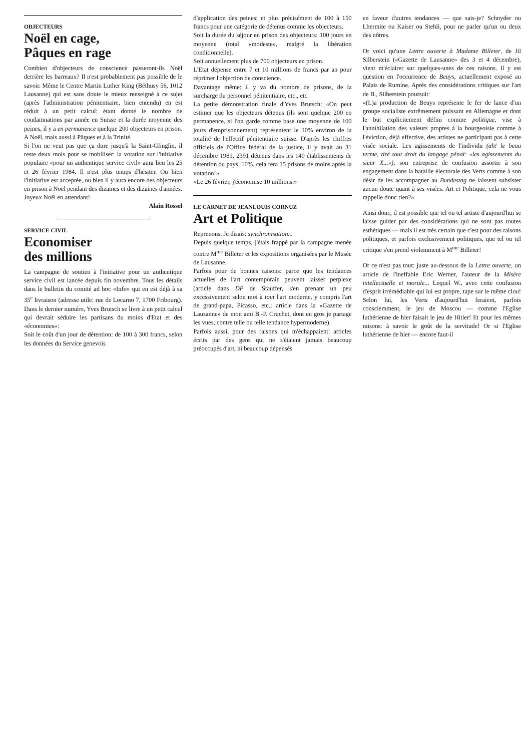OBJECTEURS
Noël en cage,
Pâques en rage
Combien d'objecteurs de conscience passeront-ils Noël derrière les barreaux? Il n'est probablement pas possible de le savoir. Même le Centre Martin Luther King (Béthusy 56, 1012 Lausanne) qui est sans doute le mieux renseigné à ce sujet (après l'administration pénitentiaire, bien entendu) en est réduit à un petit calcul: étant donné le nombre de condamnations par année en Suisse et la durée moyenne des peines, il y a en permanence quelque 200 objecteurs en prison. A Noël, mais aussi à Pâques et à la Trinité.
Si l'on ne veut pas que ça dure jusqu'à la Saint-Glinglin, il reste deux mois pour se mobiliser: la votation sur l'initiative populaire «pour un authentique service civil» aura lieu les 25 et 26 février 1984. Il n'est plus temps d'hésiter. Ou bien l'initiative est acceptée, ou bien il y aura encore des objecteurs en prison à Noël pendant des dizaines et des dizaines d'années.
Joyeux Noël en attendant!
Alain Rossel
SERVICE CIVIL
Economiser
des millions
La campagne de soutien à l'initiative pour un authentique service civil est lancée depuis fin novembre. Tous les détails dans le bulletin du comité ad hoc «Info» qui en est déjà à sa 35<sup>e</sup> livraison (adresse utile: rue de Locarno 7, 1700 Fribourg). Dans le dernier numéro, Yves Brutsch se livre à un petit calcul qui devrait séduire les partisans du moins d'Etat et des «économies»:
Soit le coût d'un jour de détention: de 100 à 300 francs, selon les données du Service genevois
d'application des peines; et plus précisément de 100 à 150 francs pour une catégorie de détenus comme les objecteurs.
Soit la durée du séjour en prison des objecteurs: 100 jours en moyenne (total «modeste», malgré la libération conditionnelle).
Soit annuellement plus de 700 objecteurs en prison.
L'Etat dépense entre 7 et 10 millions de francs par an pour réprimer l'objection de conscience.
Davantage même: il y va du nombre de prisons, de la surcharge du personnel pénitentiaire, etc., etc.
La petite démonstration finale d'Yves Brutsch: «On peut estimer que les objecteurs détenus (ils sont quelque 200 en permanence, si l'on garde comme base une moyenne de 100 jours d'emprisonnement) représentent le 10% environ de la totalité de l'effectif pénitentiaire suisse. D'après les chiffres officiels de l'Office fédéral de la justice, il y avait au 31 décembre 1981, 2391 détenus dans les 149 établissements de détention du pays. 10%, cela fera 15 prisons de moins après la votation!»
«Le 26 février, j'économise 10 millions.»
LE CARNET DE JEANLOUIS CORNUZ
Art et Politique
Reprenons. Je disais: synchronisation...
Depuis quelque temps, j'étais frappé par la campagne menée contre M<sup>me</sup> Billeter et les expositions organisées par le Musée de Lausanne.
Parfois pour de bonnes raisons: parce que les tendances actuelles de l'art contemporain peuvent laisser perplexe (article dans DP de Stauffer, s'en prenant un peu excessivement selon moi à tout l'art moderne, y compris l'art de grand-papa, Picasso, etc.; article dans la «Gazette de Lausanne» de mon ami B.-P. Cruchet, dont en gros je partage les vues, contre telle ou telle tendance hypermoderne).
Parfois aussi, pour des raisons qui m'échappaient: articles écrits par des gens qui ne s'étaient jamais beaucoup préoccupés d'art, ni beaucoup dépensés
en faveur d'autres tendances — que sais-je? Schnyder ou Lhermite ou Kaiser ou Stehli, pour ne parler qu'un ou deux des nôtres.
Or voici qu'une Lettre ouverte à Madame Billeter, de Jil Silberstein («Gazette de Lausanne» des 3 et 4 décembre), vient m'éclairer sur quelques-unes de ces raisons. Il y est question en l'occurrence de Beuys, actuellement exposé au Palais de Rumine. Après des considérations critiques sur l'art de B., Silberstein poursuit:
«(L)a production de Beuys représente le fer de lance d'un groupe socialiste extrêmement puissant en Allemagne et dont le but explicitement défini comme politique, vise à l'annihilation des valeurs propres à la bourgeoisie comme à l'éviction, déjà effective, des artistes ne participant pas à cette visée sociale. Les agissements de l'individu (ah! le beau terme, tiré tout droit du langage pénal: «les agissements du sieur X...»), son entreprise de confusion assortie à son engagement dans la bataille électorale des Verts comme à son désir de les accompagner au Bundestag ne laissent subsister aucun doute quant à ses visées. Art et Politique, cela ne vous rappelle donc rien?»
Ainsi donc, il est possible que tel ou tel artiste d'aujourd'hui se laisse guider par des considérations qui ne sont pas toutes esthétiques — mais il est très certain que c'est pour des raisons politiques, et parfois exclusivement politiques, que tel ou tel critique s'en prend violemment à M<sup>me</sup> Billeter!
Or ce n'est pas tout: juste au-dessous de la Lettre ouverte, un article de l'ineffable Eric Werner, l'auteur de la Misère intellectuelle et morale... Lequel W., avec cette confusion d'esprit irrémédiable qui lui est propre, tape sur le même clou! Selon lui, les Verts d'aujourd'hui feraient, parfois consciemment, le jeu de Moscou — comme l'Eglise luthérienne de hier faisait le jeu de Hitler! Et pour les mêmes raisons: à savoir le goût de la servitude! Or si l'Eglise luthérienne de hier — encore faut-il